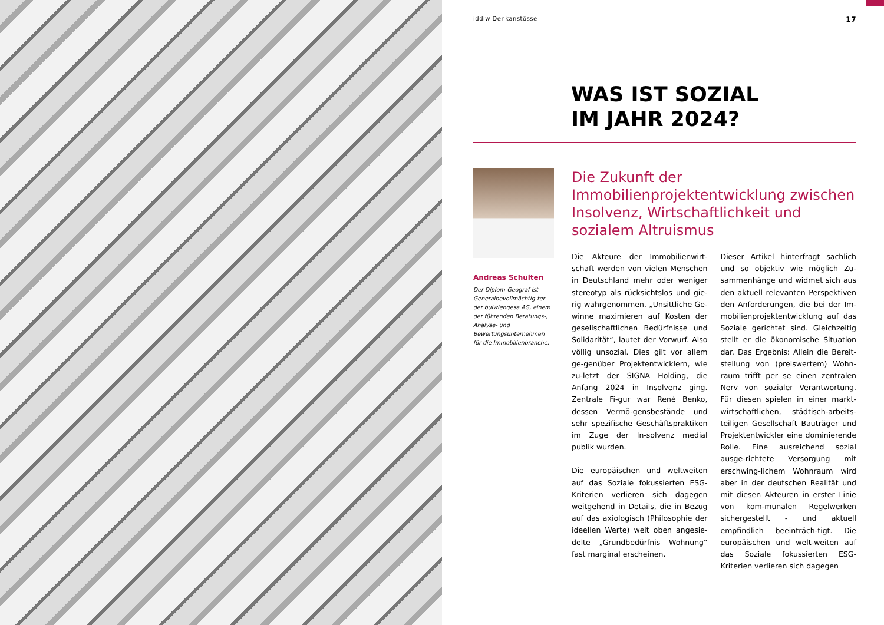iddiw Denkanstösse 17
WAS IST SOZIAL
IM JAHR 2024?
Andreas Schulten
Der Diplom-Geograf ist Generalbevollmächtig-ter der bulwiengesa AG, einem der führenden Beratungs-, Analyse- und Bewertungsunternehmen für die Immobilienbranche.
Die Zukunft der Immobilienprojektentwicklung zwischen Insolvenz, Wirtschaftlichkeit und sozialem Altruismus
Die Akteure der Immobilienwirt-schaft werden von vielen Menschen in Deutschland mehr oder weniger stereotyp als rücksichtslos und gie-rig wahrgenommen. „Unsittliche Ge-winne maximieren auf Kosten der gesellschaftlichen Bedürfnisse und Solidarität“, lautet der Vorwurf. Also völlig unsozial. Dies gilt vor allem ge-genüber Projektentwicklern, wie zu-letzt der SIGNA Holding, die Anfang 2024 in Insolvenz ging. Zentrale Fi-gur war René Benko, dessen Vermö-gensbestände und sehr spezifische Geschäftspraktiken im Zuge der In-solvenz medial publik wurden.
Die europäischen und weltweiten auf das Soziale fokussierten ESG-Kriterien verlieren sich dagegen weitgehend in Details, die in Bezug auf das axiologisch (Philosophie der ideellen Werte) weit oben angesie-delte „Grundbedürfnis Wohnung“ fast marginal erscheinen.
Dieser Artikel hinterfragt sachlich und so objektiv wie möglich Zu-sammenhänge und widmet sich aus den aktuell relevanten Perspektiven den Anforderungen, die bei der Im-mobilienprojektentwicklung auf das Soziale gerichtet sind. Gleichzeitig stellt er die ökonomische Situation dar. Das Ergebnis: Allein die Bereit-stellung von (preiswertem) Wohn-raum trifft per se einen zentralen Nerv von sozialer Verantwortung. Für diesen spielen in einer markt-wirtschaftlichen, städtisch-arbeits-teiligen Gesellschaft Bauträger und Projektentwickler eine dominierende Rolle. Eine ausreichend sozial ausge-richtete Versorgung mit erschwing-lichem Wohnraum wird aber in der deutschen Realität und mit diesen Akteuren in erster Linie von kom-munalen Regelwerken sichergestellt - und aktuell empfindlich beeinträch-tigt. Die europäischen und welt-weiten auf das Soziale fokussierten ESG-Kriterien verlieren sich dagegen